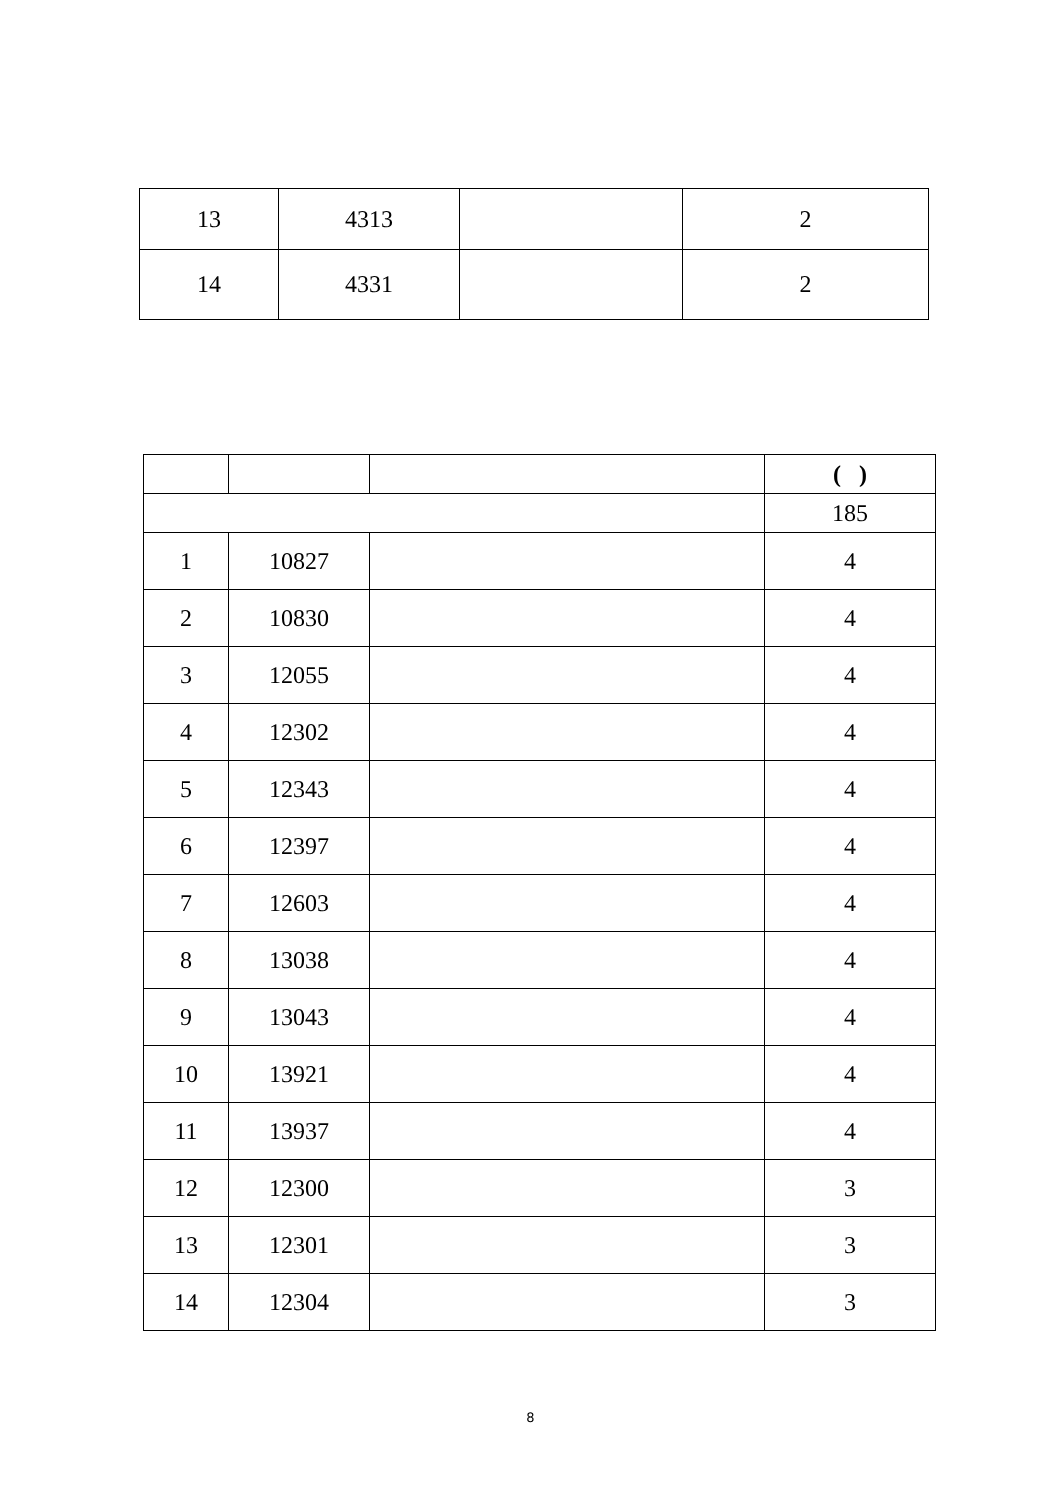| 13 | 4313 | | 2 |
| 14 | 4331 | | 2 |
| | | | ( ) |
| --- | --- | --- | --- |
| | | | 185 |
| 1 | 10827 | | 4 |
| 2 | 10830 | | 4 |
| 3 | 12055 | | 4 |
| 4 | 12302 | | 4 |
| 5 | 12343 | | 4 |
| 6 | 12397 | | 4 |
| 7 | 12603 | | 4 |
| 8 | 13038 | | 4 |
| 9 | 13043 | | 4 |
| 10 | 13921 | | 4 |
| 11 | 13937 | | 4 |
| 12 | 12300 | | 3 |
| 13 | 12301 | | 3 |
| 14 | 12304 | | 3 |
8